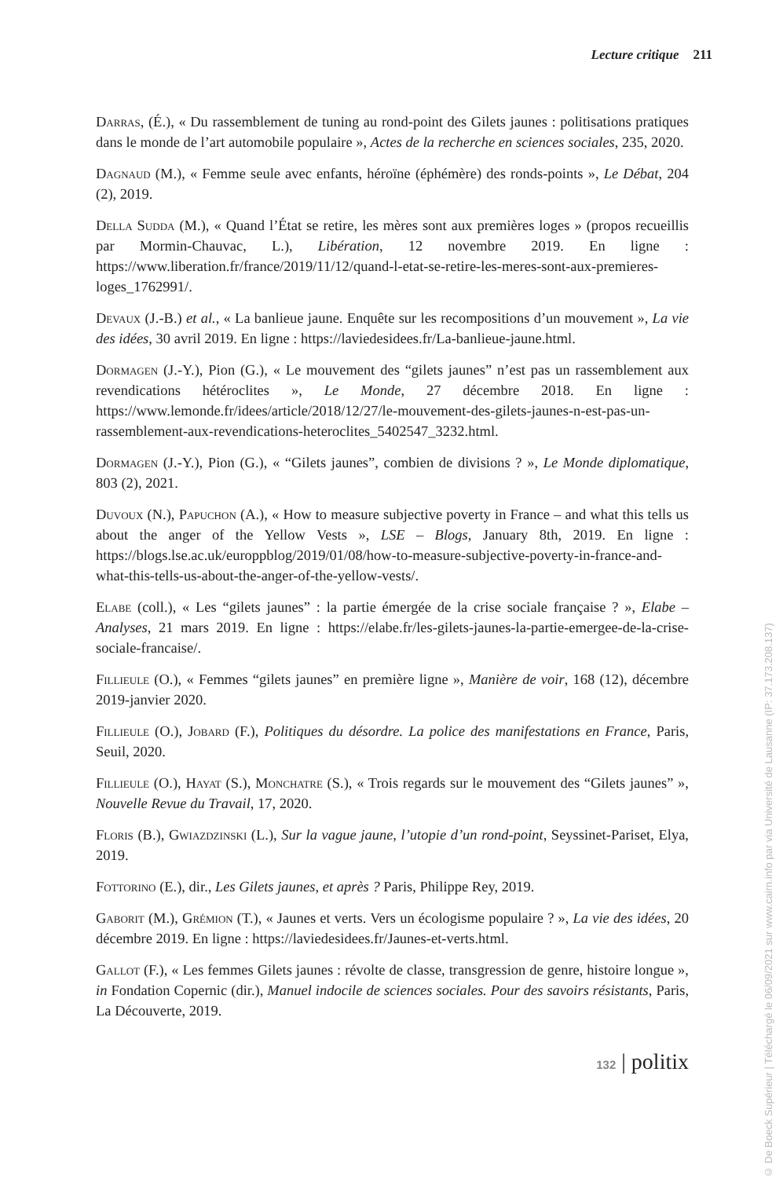Lecture critique 211
Darras, (É.), « Du rassemblement de tuning au rond-point des Gilets jaunes : politisations pratiques dans le monde de l’art automobile populaire », Actes de la recherche en sciences sociales, 235, 2020.
Dagnaud (M.), « Femme seule avec enfants, héroïne (éphémère) des ronds-points », Le Débat, 204 (2), 2019.
Della Sudda (M.), « Quand l’État se retire, les mères sont aux premières loges » (propos recueillis par Mormin-Chauvac, L.), Libération, 12 novembre 2019. En ligne : https://www.liberation.fr/france/2019/11/12/quand-l-etat-se-retire-les-meres-sont-aux-premieres-loges_1762991/.
Devaux (J.-B.) et al., « La banlieue jaune. Enquête sur les recompositions d’un mouvement », La vie des idées, 30 avril 2019. En ligne : https://laviedesidees.fr/La-banlieue-jaune.html.
Dormagen (J.-Y.), Pion (G.), « Le mouvement des “gilets jaunes” n’est pas un rassemblement aux revendications hétéroclites », Le Monde, 27 décembre 2018. En ligne : https://www.lemonde.fr/idees/article/2018/12/27/le-mouvement-des-gilets-jaunes-n-est-pas-un-rassemblement-aux-revendications-heteroclites_5402547_3232.html.
Dormagen (J.-Y.), Pion (G.), « “Gilets jaunes”, combien de divisions ? », Le Monde diplomatique, 803 (2), 2021.
Duvoux (N.), Papuchon (A.), « How to measure subjective poverty in France – and what this tells us about the anger of the Yellow Vests », LSE – Blogs, January 8th, 2019. En ligne : https://blogs.lse.ac.uk/europpblog/2019/01/08/how-to-measure-subjective-poverty-in-france-and-what-this-tells-us-about-the-anger-of-the-yellow-vests/.
Elabe (coll.), « Les “gilets jaunes” : la partie émergée de la crise sociale française ? », Elabe – Analyses, 21 mars 2019. En ligne : https://elabe.fr/les-gilets-jaunes-la-partie-emergee-de-la-crise-sociale-francaise/.
Fillieule (O.), « Femmes “gilets jaunes” en première ligne », Manière de voir, 168 (12), décembre 2019-janvier 2020.
Fillieule (O.), Jobard (F.), Politiques du désordre. La police des manifestations en France, Paris, Seuil, 2020.
Fillieule (O.), Hayat (S.), Monchatre (S.), « Trois regards sur le mouvement des “Gilets jaunes” », Nouvelle Revue du Travail, 17, 2020.
Floris (B.), Gwiazdzinski (L.), Sur la vague jaune, l’utopie d’un rond-point, Seyssinet-Pariset, Elya, 2019.
Fottorino (E.), dir., Les Gilets jaunes, et après ? Paris, Philippe Rey, 2019.
Gaborit (M.), Grémion (T.), « Jaunes et verts. Vers un écologisme populaire ? », La vie des idées, 20 décembre 2019. En ligne : https://laviedesidees.fr/Jaunes-et-verts.html.
Gallot (F.), « Les femmes Gilets jaunes : révolte de classe, transgression de genre, histoire longue », in Fondation Copernic (dir.), Manuel indocile de sciences sociales. Pour des savoirs résistants, Paris, La Découverte, 2019.
132 | politix
© De Boeck Supérieur | Téléchargé le 06/09/2021 sur www.cairn.info par via Université de Lausanne (IP: 37.173.208.137)